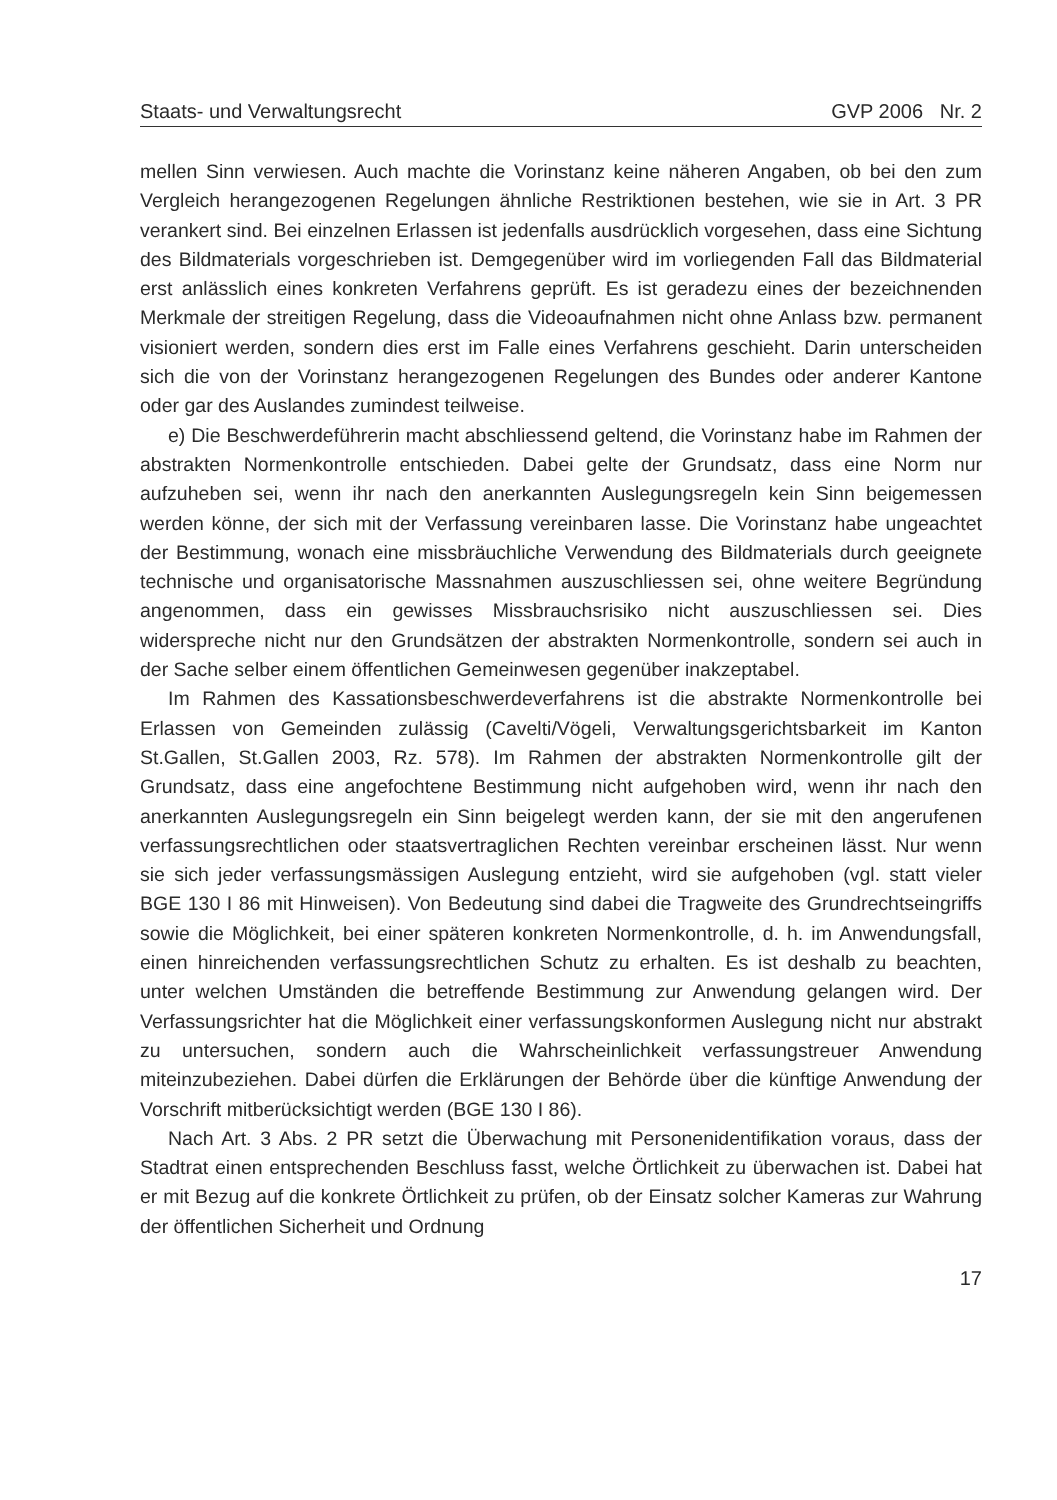Staats- und Verwaltungsrecht GVP 2006 Nr. 2
mellen Sinn verwiesen. Auch machte die Vorinstanz keine näheren Angaben, ob bei den zum Vergleich herangezogenen Regelungen ähnliche Restriktionen bestehen, wie sie in Art. 3 PR verankert sind. Bei einzelnen Erlassen ist jedenfalls ausdrücklich vorgesehen, dass eine Sichtung des Bildmaterials vorgeschrieben ist. Demgegenüber wird im vorliegenden Fall das Bildmaterial erst anlässlich eines konkreten Verfahrens geprüft. Es ist geradezu eines der bezeichnenden Merkmale der streitigen Regelung, dass die Videoaufnahmen nicht ohne Anlass bzw. permanent visioniert werden, sondern dies erst im Falle eines Verfahrens geschieht. Darin unterscheiden sich die von der Vorinstanz herangezogenen Regelungen des Bundes oder anderer Kantone oder gar des Auslandes zumindest teilweise.
e) Die Beschwerdeführerin macht abschliessend geltend, die Vorinstanz habe im Rahmen der abstrakten Normenkontrolle entschieden. Dabei gelte der Grundsatz, dass eine Norm nur aufzuheben sei, wenn ihr nach den anerkannten Auslegungsregeln kein Sinn beigemessen werden könne, der sich mit der Verfassung vereinbaren lasse. Die Vorinstanz habe ungeachtet der Bestimmung, wonach eine missbräuchliche Verwendung des Bildmaterials durch geeignete technische und organisatorische Massnahmen auszuschliessen sei, ohne weitere Begründung angenommen, dass ein gewisses Missbrauchsrisiko nicht auszuschliessen sei. Dies widerspreche nicht nur den Grundsätzen der abstrakten Normenkontrolle, sondern sei auch in der Sache selber einem öffentlichen Gemeinwesen gegenüber inakzeptabel.
Im Rahmen des Kassationsbeschwerdeverfahrens ist die abstrakte Normenkontrolle bei Erlassen von Gemeinden zulässig (Cavelti/Vögeli, Verwaltungsgerichtsbarkeit im Kanton St.Gallen, St.Gallen 2003, Rz. 578). Im Rahmen der abstrakten Normenkontrolle gilt der Grundsatz, dass eine angefochtene Bestimmung nicht aufgehoben wird, wenn ihr nach den anerkannten Auslegungsregeln ein Sinn beigelegt werden kann, der sie mit den angerufenen verfassungsrechtlichen oder staatsvertraglichen Rechten vereinbar erscheinen lässt. Nur wenn sie sich jeder verfassungsmässigen Auslegung entzieht, wird sie aufgehoben (vgl. statt vieler BGE 130 I 86 mit Hinweisen). Von Bedeutung sind dabei die Tragweite des Grundrechtseingriffs sowie die Möglichkeit, bei einer späteren konkreten Normenkontrolle, d. h. im Anwendungsfall, einen hinreichenden verfassungsrechtlichen Schutz zu erhalten. Es ist deshalb zu beachten, unter welchen Umständen die betreffende Bestimmung zur Anwendung gelangen wird. Der Verfassungsrichter hat die Möglichkeit einer verfassungskonformen Auslegung nicht nur abstrakt zu untersuchen, sondern auch die Wahrscheinlichkeit verfassungstreuer Anwendung miteinzubeziehen. Dabei dürfen die Erklärungen der Behörde über die künftige Anwendung der Vorschrift mitberücksichtigt werden (BGE 130 I 86).
Nach Art. 3 Abs. 2 PR setzt die Überwachung mit Personenidentifikation voraus, dass der Stadtrat einen entsprechenden Beschluss fasst, welche Örtlichkeit zu überwachen ist. Dabei hat er mit Bezug auf die konkrete Örtlichkeit zu prüfen, ob der Einsatz solcher Kameras zur Wahrung der öffentlichen Sicherheit und Ordnung
17